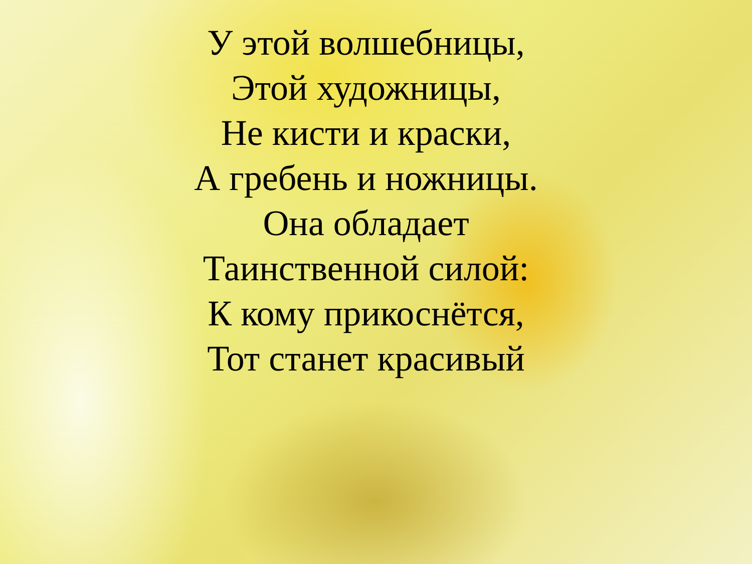У этой волшебницы,
Этой художницы,
Не кисти и краски,
А гребень и ножницы.
Она обладает
Таинственной силой:
К кому прикоснётся,
Тот станет красивый